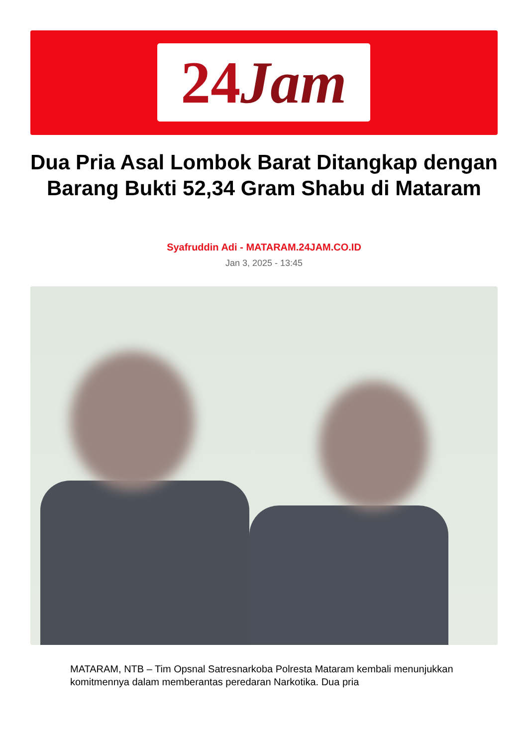24Jam
Dua Pria Asal Lombok Barat Ditangkap dengan Barang Bukti 52,34 Gram Shabu di Mataram
Syafruddin Adi - MATARAM.24JAM.CO.ID
Jan 3, 2025 - 13:45
MATARAM, NTB – Tim Opsnal Satresnarkoba Polresta Mataram kembali menunjukkan komitmennya dalam memberantas peredaran Narkotika. Dua pria